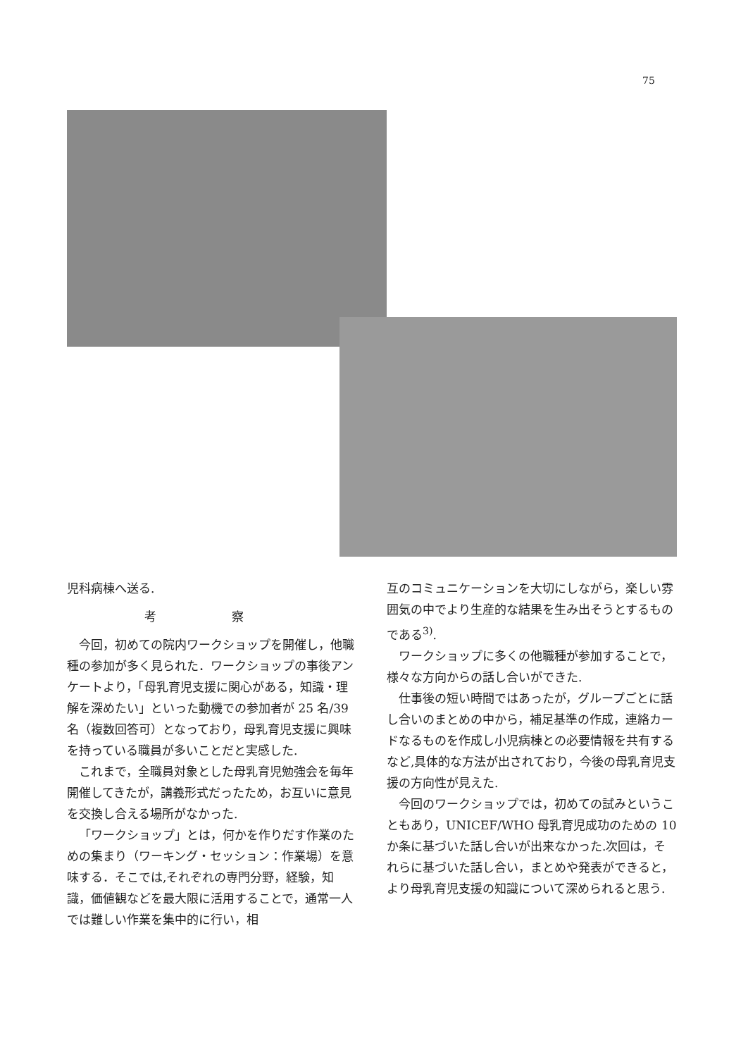75
児科病棟へ送る.
考 察
今回，初めての院内ワークショップを開催し，他職種の参加が多く見られた．ワークショップの事後アンケートより，「母乳育児支援に関心がある，知識・理解を深めたい」といった動機での参加者が 25 名/39 名（複数回答可）となっており，母乳育児支援に興味を持っている職員が多いことだと実感した.
これまで，全職員対象とした母乳育児勉強会を毎年開催してきたが，講義形式だったため，お互いに意見を交換し合える場所がなかった.
「ワークショップ」とは，何かを作りだす作業のための集まり（ワーキング・セッション：作業場）を意味する．そこでは,それぞれの専門分野，経験，知識，価値観などを最大限に活用することで，通常一人では難しい作業を集中的に行い，相
互のコミュニケーションを大切にしながら，楽しい雰囲気の中でより生産的な結果を生み出そうとするものである<sup>3)</sup>.
ワークショップに多くの他職種が参加することで，様々な方向からの話し合いができた.
仕事後の短い時間ではあったが，グループごとに話し合いのまとめの中から，補足基準の作成，連絡カードなるものを作成し小児病棟との必要情報を共有するなど,具体的な方法が出されており，今後の母乳育児支援の方向性が見えた.
今回のワークショップでは，初めての試みということもあり，UNICEF/WHO 母乳育児成功のための 10 か条に基づいた話し合いが出来なかった.次回は，それらに基づいた話し合い，まとめや発表ができると，より母乳育児支援の知識について深められると思う.